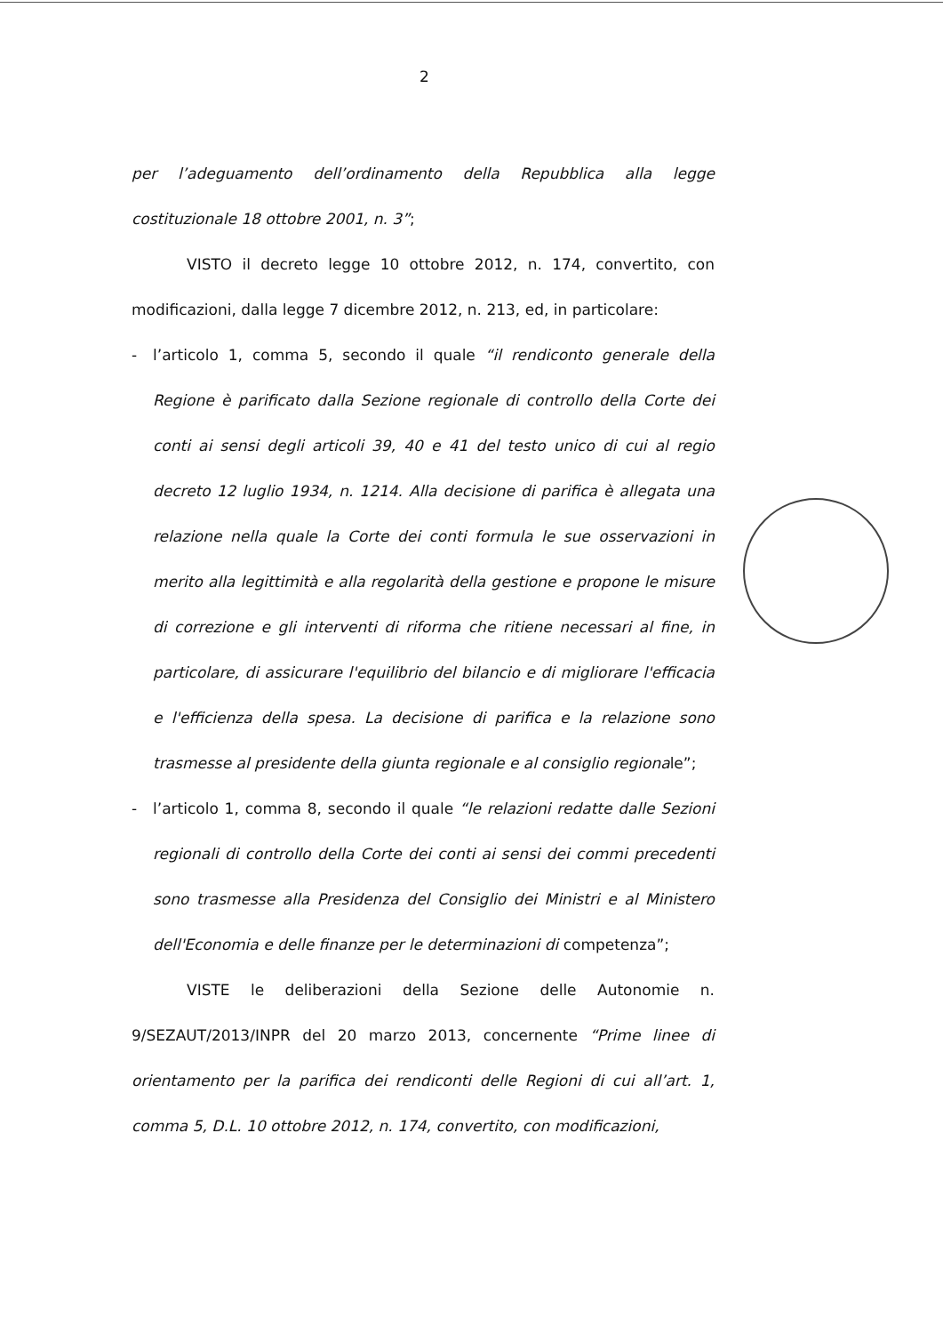2
per l’adeguamento dell’ordinamento della Repubblica alla legge costituzionale 18 ottobre 2001, n. 3”;
VISTO il decreto legge 10 ottobre 2012, n. 174, convertito, con modificazioni, dalla legge 7 dicembre 2012, n. 213, ed, in particolare:
- l’articolo 1, comma 5, secondo il quale “il rendiconto generale della Regione è parificato dalla Sezione regionale di controllo della Corte dei conti ai sensi degli articoli 39, 40 e 41 del testo unico di cui al regio decreto 12 luglio 1934, n. 1214. Alla decisione di parifica è allegata una relazione nella quale la Corte dei conti formula le sue osservazioni in merito alla legittimità e alla regolarità della gestione e propone le misure di correzione e gli interventi di riforma che ritiene necessari al fine, in particolare, di assicurare l'equilibrio del bilancio e di migliorare l'efficacia e l'efficienza della spesa. La decisione di parifica e la relazione sono trasmesse al presidente della giunta regionale e al consiglio regionale”;
- l’articolo 1, comma 8, secondo il quale “le relazioni redatte dalle Sezioni regionali di controllo della Corte dei conti ai sensi dei commi precedenti sono trasmesse alla Presidenza del Consiglio dei Ministri e al Ministero dell'Economia e delle finanze per le determinazioni di competenza”;
VISTE le deliberazioni della Sezione delle Autonomie n. 9/SEZAUT/2013/INPR del 20 marzo 2013, concernente “Prime linee di orientamento per la parifica dei rendiconti delle Regioni di cui all’art. 1, comma 5, D.L. 10 ottobre 2012, n. 174, convertito, con modificazioni,